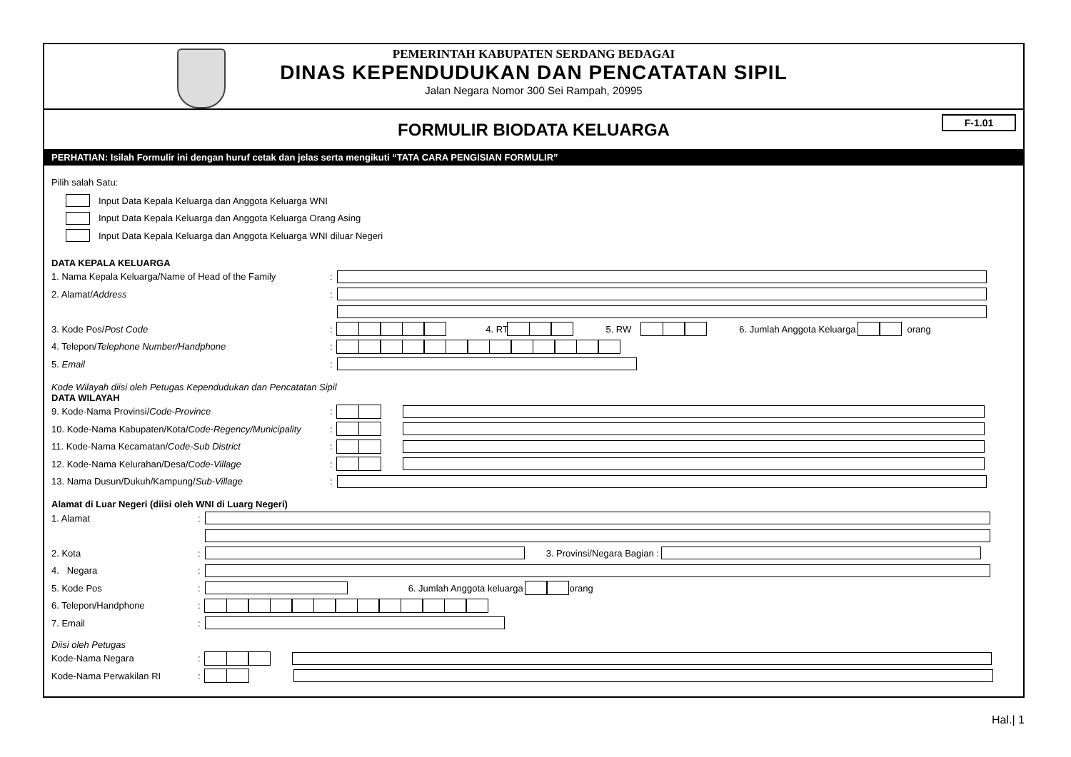PEMERINTAH KABUPATEN SERDANG BEDAGAI
DINAS KEPENDUDUKAN DAN PENCATATAN SIPIL
Jalan Negara Nomor 300 Sei Rampah, 20995
FORMULIR BIODATA KELUARGA F-1.01
PERHATIAN: Isilah Formulir ini dengan huruf cetak dan jelas serta mengikuti “TATA CARA PENGISIAN FORMULIR”
Pilih salah Satu:
Input Data Kepala Keluarga dan Anggota Keluarga WNI
Input Data Kepala Keluarga dan Anggota Keluarga Orang Asing
Input Data Kepala Keluarga dan Anggota Keluarga WNI diluar Negeri
DATA KEPALA KELUARGA
1. Nama Kepala Keluarga/Name of Head of the Family:
2. Alamat/Address:
3. Kode Pos/Post Code: 4. RT 5. RW 6. Jumlah Anggota Keluarga orang
4. Telepon/Telephone Number/Handphone:
5. Email:
Kode Wilayah diisi oleh Petugas Kependudukan dan Pencatatan Sipil
DATA WILAYAH
9. Kode-Nama Provinsi/Code-Province:
10. Kode-Nama Kabupaten/Kota/Code-Regency/Municipality:
11. Kode-Nama Kecamatan/Code-Sub District:
12. Kode-Nama Kelurahan/Desa/Code-Village:
13. Nama Dusun/Dukuh/Kampung/Sub-Village:
Alamat di Luar Negeri (diisi oleh WNI di Luarg Negeri)
1. Alamat:
2. Kota: 3. Provinsi/Negara Bagian :
4. Negara:
5. Kode Pos: 6. Jumlah Anggota keluarga orang
6. Telepon/Handphone:
7. Email:
Diisi oleh Petugas
Kode-Nama Negara:
Kode-Nama Perwakilan RI:
Hal.| 1